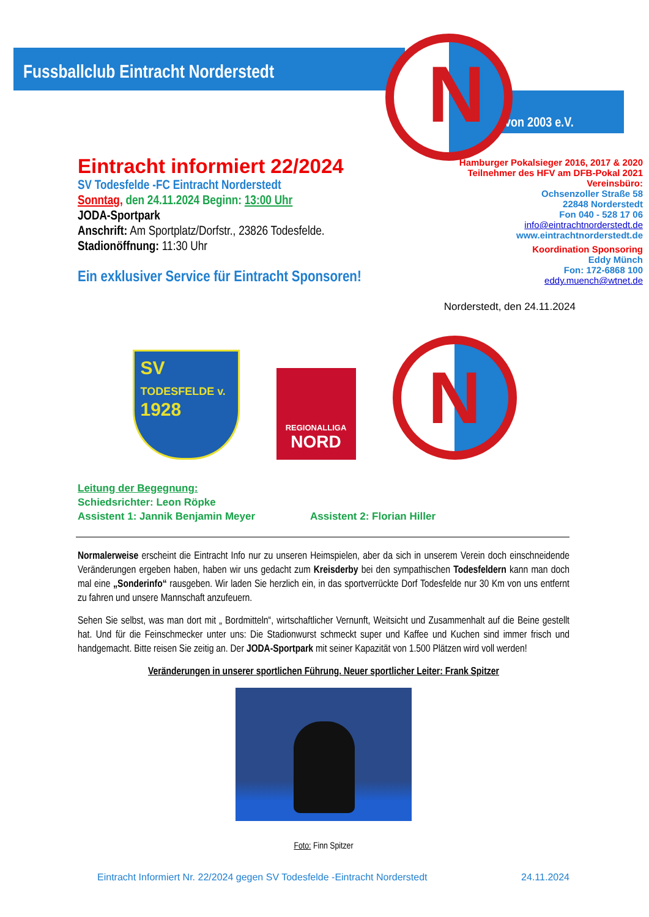Fussballclub Eintracht Norderstedt
von 2003 e.V.
N
Eintracht informiert 22/2024
SV Todesfelde -FC Eintracht Norderstedt
Sonntag, den 24.11.2024 Beginn: 13:00 Uhr
JODA-Sportpark
Anschrift: Am Sportplatz/Dorfstr., 23826 Todesfelde.
Stadionöffnung: 11:30 Uhr
Ein exklusiver Service für Eintracht Sponsoren!
Hamburger Pokalsieger 2016, 2017 & 2020
Teilnehmer des HFV am DFB-Pokal 2021
Vereinsbüro:
Ochsenzoller Straße 58
22848 Norderstedt
Fon 040 - 528 17 06
info@eintrachtnorderstedt.de
www.eintrachtnorderstedt.de
Koordination Sponsoring
Eddy Münch
Fon: 172-6868 100
eddy.muench@wtnet.de
Norderstedt, den 24.11.2024
SV
TODESFELDE v.
1928
REGIONALLIGA
NORD
N
Leitung der Begegnung:
Schiedsrichter: Leon Röpke
Assistent 1: Jannik Benjamin Meyer Assistent 2: Florian Hiller
Normalerweise erscheint die Eintracht Info nur zu unseren Heimspielen, aber da sich in unserem Verein doch einschneidende Veränderungen ergeben haben, haben wir uns gedacht zum Kreisderby bei den sympathischen Todesfeldern kann man doch mal eine „Sonderinfo“ rausgeben. Wir laden Sie herzlich ein, in das sportverrückte Dorf Todesfelde nur 30 Km von uns entfernt zu fahren und unsere Mannschaft anzufeuern.
Sehen Sie selbst, was man dort mit „ Bordmitteln“, wirtschaftlicher Vernunft, Weitsicht und Zusammenhalt auf die Beine gestellt hat. Und für die Feinschmecker unter uns: Die Stadionwurst schmeckt super und Kaffee und Kuchen sind immer frisch und handgemacht. Bitte reisen Sie zeitig an. Der JODA-Sportpark mit seiner Kapazität von 1.500 Plätzen wird voll werden!
Veränderungen in unserer sportlichen Führung. Neuer sportlicher Leiter: Frank Spitzer
Foto: Finn Spitzer
Eintracht Informiert Nr. 22/2024 gegen SV Todesfelde -Eintracht Norderstedt 24.11.2024